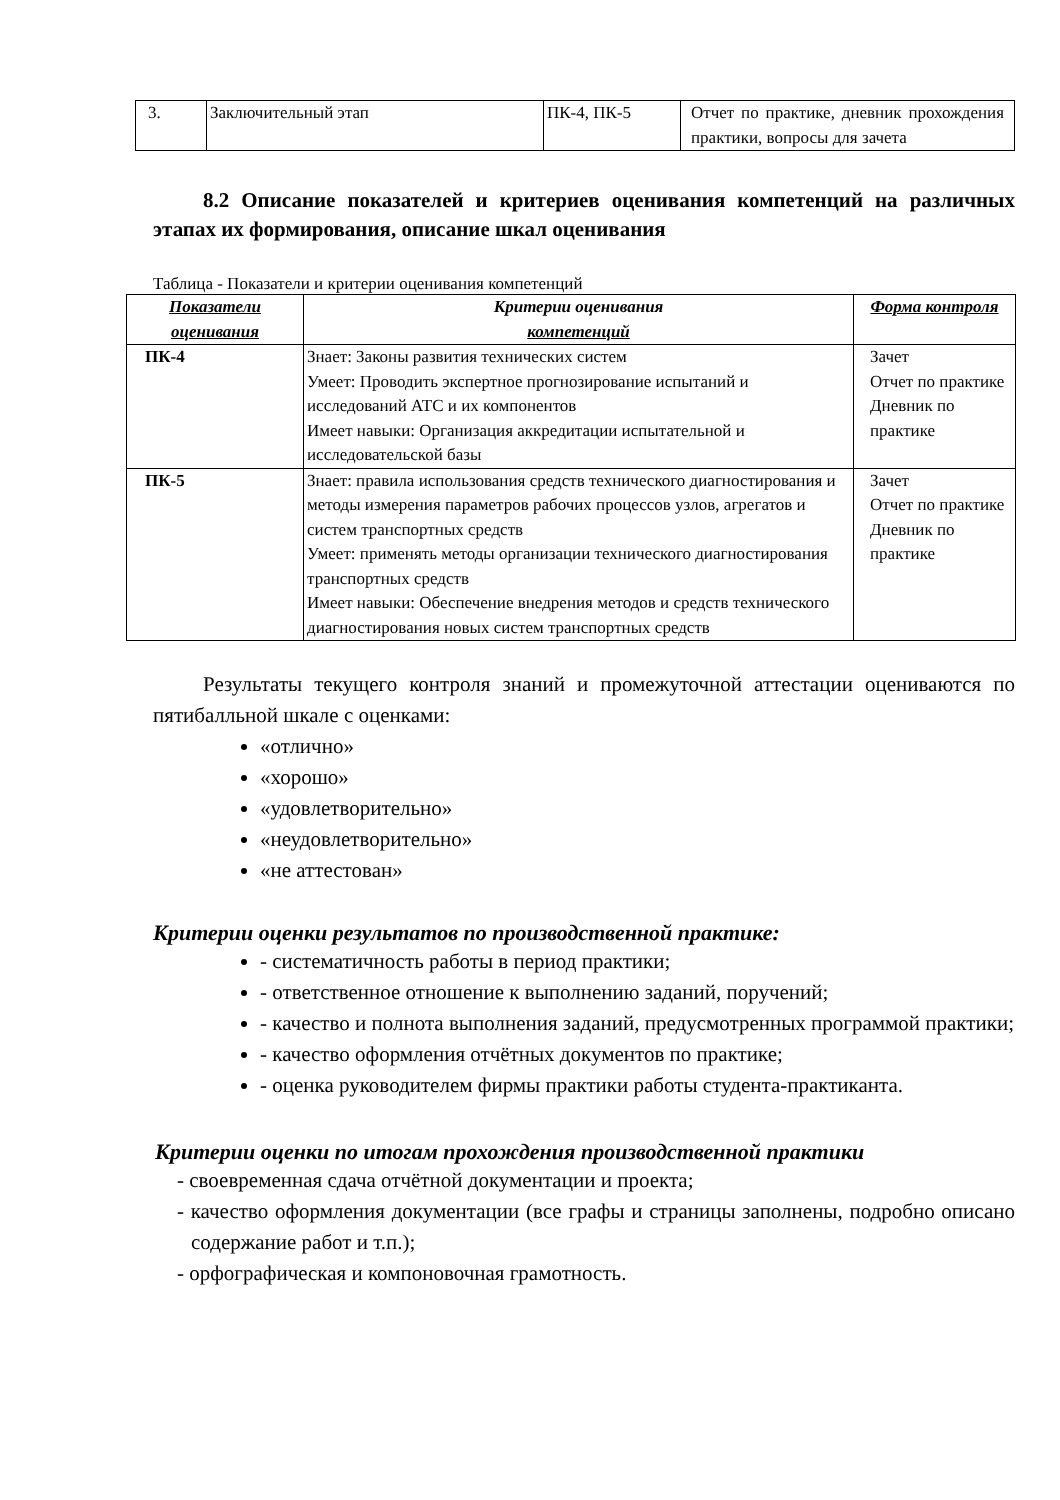| 3. | Заключительный этап | ПК-4, ПК-5 | Отчет по практике, дневник прохождения практики, вопросы для зачета |
8.2 Описание показателей и критериев оценивания компетенций на различных этапах их формирования, описание шкал оценивания
Таблица - Показатели и критерии оценивания компетенций
| Показатели оценивания | Критерии оценивания компетенций | Форма контроля |
| --- | --- | --- |
| ПК-4 | Знает: Законы развития технических систем Умеет: Проводить экспертное прогнозирование испытаний и исследований АТС и их компонентов Имеет навыки: Организация аккредитации испытательной и исследовательской базы | Зачет Отчет по практике Дневник по практике |
| ПК-5 | Знает: правила использования средств технического диагностирования и методы измерения параметров рабочих процессов узлов, агрегатов и систем транспортных средств Умеет: применять методы организации технического диагностирования транспортных средств Имеет навыки: Обеспечение внедрения методов и средств технического диагностирования новых систем транспортных средств | Зачет Отчет по практике Дневник по практике |
Результаты текущего контроля знаний и промежуточной аттестации оцениваются по пятибалльной шкале с оценками:
«отлично»
«хорошо»
«удовлетворительно»
«неудовлетворительно»
«не аттестован»
Критерии оценки результатов по производственной практике:
- систематичность работы в период практики;
- ответственное отношение к выполнению заданий, поручений;
- качество и полнота выполнения заданий, предусмотренных программой практики;
- качество оформления отчётных документов по практике;
- оценка руководителем фирмы практики работы студента-практиканта.
Критерии оценки по итогам прохождения производственной практики
- своевременная сдача отчётной документации и проекта;
- качество оформления документации (все графы и страницы заполнены, подробно описано содержание работ и т.п.);
- орфографическая и компоновочная грамотность.